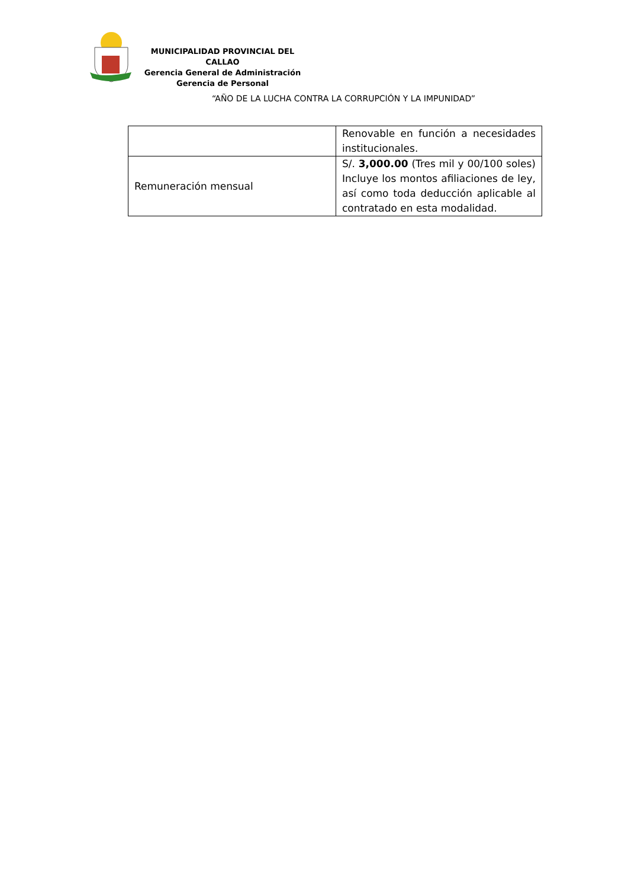MUNICIPALIDAD PROVINCIAL DEL CALLAO
Gerencia General de Administración
Gerencia de Personal
“AÑO DE LA LUCHA CONTRA LA CORRUPCIÓN Y LA IMPUNIDAD”
| | Renovable en función a necesidades institucionales. |
| Remuneración mensual | S/. 3,000.00 (Tres mil y 00/100 soles) Incluye los montos afiliaciones de ley, así como toda deducción aplicable al contratado en esta modalidad. |